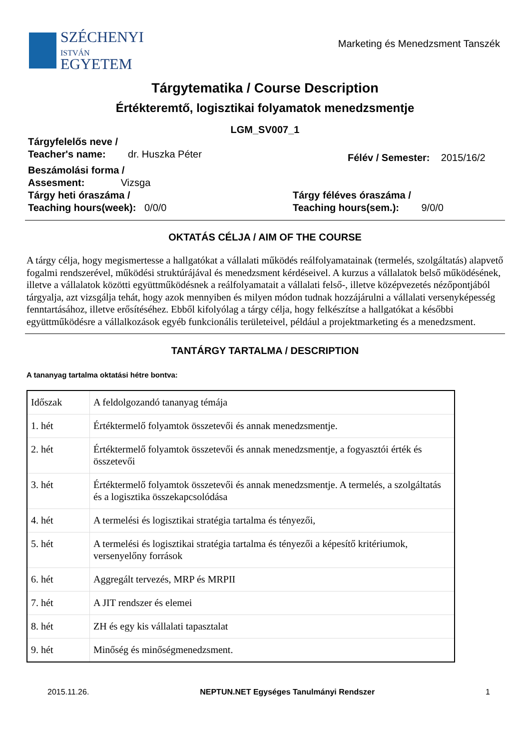SZÉCHENYI
ISTVÁN
EGYETEM
Marketing és Menedzsment Tanszék
Tárgytematika / Course Description
Értékteremtő, logisztikai folyamatok menedzsmentje
LGM_SV007_1
Tárgyfelelős neve /
Teacher's name: dr. Huszka Péter
Félév / Semester: 2015/16/2
Beszámolási forma /
Assesment: Vizsga
Tárgy heti óraszáma /
Teaching hours(week): 0/0/0
Tárgy féléves óraszáma /
Teaching hours(sem.): 9/0/0
OKTATÁS CÉLJA / AIM OF THE COURSE
A tárgy célja, hogy megismertesse a hallgatókat a vállalati működés reálfolyamatainak (termelés, szolgáltatás) alapvető fogalmi rendszerével, működési struktúrájával és menedzsment kérdéseivel. A kurzus a vállalatok belső működésének, illetve a vállalatok közötti együttműködésnek a reálfolyamatait a vállalati felső-, illetve középvezetés nézőpontjából tárgyalja, azt vizsgálja tehát, hogy azok mennyiben és milyen módon tudnak hozzájárulni a vállalati versenyképesség fenntartásához, illetve erősítéséhez. Ebből kifolyólag a tárgy célja, hogy felkészítse a hallgatókat a későbbi együttműködésre a vállalkozások egyéb funkcionális területeivel, például a projektmarketing és a menedzsment.
TANTÁRGY TARTALMA / DESCRIPTION
A tananyag tartalma oktatási hétre bontva:
| Időszak | A feldolgozandó tananyag témája |
| 1. hét | Értéktermelő folyamtok összetevői és annak menedzsmentje. |
| 2. hét | Értéktermelő folyamtok összetevői és annak menedzsmentje, a fogyasztói érték és összetevői |
| 3. hét | Értéktermelő folyamtok összetevői és annak menedzsmentje. A termelés, a szolgáltatás és a logisztika összekapcsolódása |
| 4. hét | A termelési és logisztikai stratégia tartalma és tényezői, |
| 5. hét | A termelési és logisztikai stratégia tartalma és tényezői a képesítő kritériumok, versenyelőny források |
| 6. hét | Aggregált tervezés, MRP és MRPII |
| 7. hét | A JIT rendszer és elemei |
| 8. hét | ZH és egy kis vállalati tapasztalat |
| 9. hét | Minőség és minőségmenedzsment. |
2015.11.26. NEPTUN.NET Egységes Tanulmányi Rendszer 1